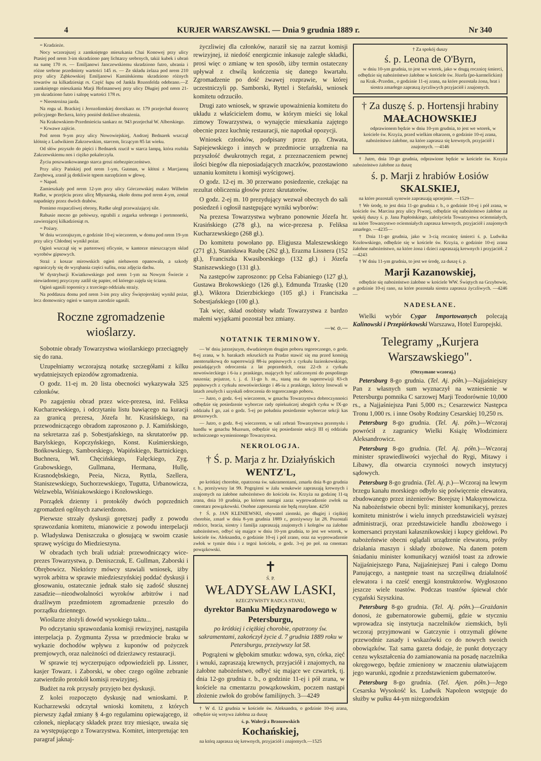4 KURJER WARSZAWSKI. — Dnia 9 grudnia 1889 r. Nr 340
= Kradzieże.
Nocy wczorajszej z zamkniętego mieszkania Chai Konowej przy ulicy Ptasiej pod nrem 3-im skradziono parę lichtarzy srebrnych, takiż kubek i ubrań na sumę 170 rs. — Emiljanowi Janczewskiemu skradziono futro, ubrania i różne srebrne przedmioty wartości 145 rs. — Ze składu żelaza pod nrem 210 przy ulicy Ząbkowskiej Emiljanowi Kamińskiemu skradziono różnych towarów na kilkadziesiąt rs. Część łupu od Jankla Rozenfelda odebrano.—Z zamkniętego mieszkania Marji Hofmanowej przy ulicy Długiej pod nrem 21-ym skradziono futro i salopę wartości 178 rs.
= Nieostrożna jazda.
Na rogu ul. Brackiej i Jerozolimskiej dorożkarz nr. 179 przejechał dozorcę policyjnego Beckera, który poniósł dotkliwe obrażenia.
Na Krakowskiem-Przedmieściu sankarz nr. 943 przejechał W. Alberskiego.
= Krwawe zajście.
Pod nrem 9-ym przy ulicy Nowowiejskiej, Andrzej Bednarek wszczął kłótnię z Ludwikiem Zakrzewskim, starcem, liczącym 85 lat wieku.
Od słów przyszło do pięści i Bednarek rzucił w starca lampą, która rozbiła Zakrzewskiemu nos i ciężko pokaleczyła.
Życiu poszwankowanego starca grozi niebezpieczeństwo.
Przy ulicy Pańskiej pod nrem 1-ym, Gutman, w kłótni z Marcjanną Zarębową, zranił ją dotkliwie tępem narzędziem w głowę.
= Napad.
Zamieszkały pod nrem 12-ym przy ulicy Górczewskiej malarz Wilhelm Radke, w przejściu przez ulicę Młynarską, około domu pod nrem 4-ym, został napadnięty przez dwóch drabów.
Pomimo rozpaczliwej obrony, Radke uległ przeważającej sile.
Rabusie mocno go pobiwszy, ograbili z zegarka srebrnego i portmonetki, zawierającej kilkadziesiąt rs.
= Pożary.
W dniu wczorajszym, o godzinie 10-ej wieczorem, w domu pod nrem 19-ym przy ulicy Chłodnej wynikł pożar.
Ogień wszczął się w parterowej oficynie, w kantorze mieszczącym skład wyrobów gipsowych.
Straż z koszar mirowskich ogień niebawem opanowała, a szkody ograniczyły się do wyrąbania części sufitu, oraz zdjęcia dachu.
W dystrybucji Kwiatkowskiego pod nrem 1-ym na Nowym Świecie z niewiadomej przyczyny zatlił się papier, od którego zajęła się ściana.
Ogień ugasili topornicy z trzeciego oddziału straży.
Na poddaszu domu pod nrem 3-im przy ulicy Świętojerskiej wynikł pożar, lecz domownicy ogień w samym zarodzie ugasili.
Roczne zgromadzenie wioślarzy.
Sobotnie obrady Towarzystwa wioślarskiego przeciągnęły się do rana.
Uzupełniamy wczorajszą notatkę szczegółami z kilku wydatniejszych epizodów zgromadzenia.
O godz. 11-ej m. 20 lista obecności wykazywała 325 członków.
Po zagajeniu obrad przez wice-prezesa, inż. Feliksa Kucharzewskiego, i odczytaniu listu bawiącego na kuracji za granicą prezesa, Józefa hr. Krasińskiego, na przewodniczącego obradom zaproszono p. J. Kamińskiego, na sekretarza zaś p. Sobestjańskiego, na skrutatorów pp. Barylskiego, Kopczyńskiego, Konst. Kuśmierskiego, Bońkowskiego, Samborskiego, Wapińskiego, Bartnickiego, Buchnera, Wł. Chęcińskiego, Falęckiego, Zyg. Grabowskiego, Gullmana, Hermana, Hullę, Krasnodębskiego, Peeia, Nicza, Ryttla, Szellera, Staniszewskiego, Suchorzewskiego, Tugutta, Urbanowicza, Welzwebla, Wiśniakowskiego i Kozłowskiego.
Porządek dzienny i protokóły dwóch poprzednich zgromadzeń ogólnych zatwierdzono.
Pierwsze strzały dyskusji gorętszej padły z powodu sprawozdania komitetu, mianowicie z powodu interpelacji p. Władysława Deniszczuka o głosującą w swoim czasie sprawę wyścigu do Miedzieszyna.
W obradach tych brali udział: przewodniczący wice-prezes Towarzystwa, p. Deniszczuk, E. Gullman, Zaborski i Obrębowicz. Niektórzy mówcy stawiali wniosek, iżby wyrok arbitra w sprawie miedzieszyńskiej poddać dyskusji i głosowaniu, ostatecznie jednak stało się zadość słusznej zasadzie—nieodwołalności wyroków arbitrów i nad drażliwym przedmiotem zgromadzenie przeszło do porządku dziennego.
Wioślarze złożyli dowód wysokiego taktu...
Po odczytaniu sprawozdania komisji rewizyjnej, nastąpiła interpelacja p. Zygmunta Zyssa w przedmiocie braku w wykazie dochodów wpływu z kuponów od pożyczek premjowych, oraz należności od dzierżawcy restauracji.
W sprawie tej wyczerpująco odpowiedzieli pp. Lissner, kasjer Towarz. i Zaborski, w obec czego ogólne zebranie zatwierdziło protokół komisji rewizyjnej.
Budżet na rok przyszły przyjęto bez dyskusji.
Z kolei rozpoczęto dyskusję nad wnioskami. P. Kucharzewski odczytał wnioski komitetu, z których pierwszy żądał zmiany § 4-go regulaminu opiewającego, iż członek, niepłacący składek przez trzy miesiące, uważa się za występującego z Towarzystwa. Komitet, interpretując ten paragraf jaknaj-
życzliwiej dla członków, naraził się na zarzut komisji rewizyjnej, iż niedość energicznie inkasuje zaległe składki, prosi więc o zmianę w ten sposób, iżby termin ostateczny upływał z chwilą kończenia się danego kwartału. Zgromadzenie po dość żwawej rozprawie, w której uczestniczyli pp. Samborski, Ryttel i Stefański, wniosek komitetu odrzuciło.
Drugi zato wniosek, w sprawie upoważnienia komitetu do układu z właścicielem domu, w którym mieści się lokal zimowy Towarzystwa, o wynajęcie mieszkania zajętego obecnie przez kuchnię restauracji, nie napotkał opozycji.
Wniosek członków, podpisany przez pp. Chwata, Sapiejewskiego i innych w przedmiocie urządzenia na przyszłość dwukrotnych regat, z przeznaczeniem pewnej ilości biegów dla nieposiadających znaczków, pozostawiono uznaniu komitetu i komisji wyścigowej.
O godz. 12-ej m. 30 przerwano posiedzenie, czekając na rezultat obliczenia głosów przez skrutatorów.
O godz. 2-ej m. 10 prezydujący wezwał obecnych do sali posiedzeń i ogłosił następujące wyniki wyborów:
Na prezesa Towarzystwa wybrano ponownie Józefa hr. Krasińskiego (278 gł.), na wice-prezesa p. Feliksa Kucharzewskiego (268 gł.).
Do komitetu powołano pp. Eligjusza Maleszewskiego (271 gł.), Stanisława Raubę (262 gł.), Erazma Lissnera (152 gł.), Franciszka Kwasiborskiego (132 gł.) i Józefa Staniszewskiego (131 gł.).
Na zastępców zaproszono: pp Celsa Fabianiego (127 gł.), Gustawa Brokowskiego (126 gł.), Edmunda Trzaskę (120 gł.), Wiktora Dzierzbickiego (105 gł.) i Franciszka Sobestjańskiego (100 gł.).
Tak więc, skład osobisty władz Towarzystwa z bardzo małemi wyjątkami pozostał bez zmiany.
—w. o.—
NOTATNIK TERMINOWY.
— W dniu jutrzejszym, dwudziestym drugim poboru tegorocznego, o godz. 8-ej zrana, w b. barakach rekruckich na Pradze stawić się ma przed komisją asenteruńkową do superrewizji 88-iu popisowych z cyrkułu łazienkowskiego, posiadających odroczenia z lat poprzednich, oraz 22-ch z cyrkułu nowoświeckiego i 6-iu z praskiego, mających być zaliczonymi do pospolitego ruszenia; pojutrze, t. j. d. 11-go b. m., staną ma do superrewizji 83-ch popisowych z cyrkułu nowoświeckiego i 46-iu z praskiego, którzy losowali w latach zeszłych i uzyskali odroczenia do tegorocznego poboru.
— Jutro, o godz. 6-ej wieczorem, w gmachu Towarzystwa dobroczynności odbędzie się posiedzenie wyborcze rady opiekuńczej ubogich cyrku w IX-go oddziału I go, zaś o godz. 5-ej po południu posiedzenie wyborcze sekcji kas groszowych.
— Jutro, o godz. 8-ej wieczorem, w sali zebrań Towarzystwa przemysłu i handlu w gmachu Muzeum, odbędzie się posiedzenie sekcji III ej oddziału technicznego wymienionego Towarzystwa.
NEKROLOGJA.
† Ś. p. Marja z hr. Działyńskich
WENTZ'L,
po krótkiej chorobie, opatrzona św. sakramentami, zmarła dnia 8-go grudnia r. b., przeżywszy lat 99. Pogrążeni w żalu wnukowie zapraszają krewnych i znajomych na żałobne nabożeństwo do kościoła św. Krzyża na godzinę 11-tą zrana, dnia 10 grudnia, po którem nastąpi zaraz wyprowadzenie zwłok na cmentarz powązkowski. Osobne zaproszenia nie będą rozsyłane. 4250
† Ś. p. JAN KLENIEWSKI, obywatel ziemski, po długiej i ciężkiej chorobie, zmarł w dniu 8-ym grudnia 1889 r., przeżywszy lat 28. Pozostali rodzice, bracia, siostry i familja zapraszają znajomych i kolegów na żałobne nabożeństwo, odbyć się mające w dniu 10-ym grudnia, to jest we wtorek, w kościele św. Aleksandra, o godzinie 10-ej i pół zrano, oraz na wyprowadzenie zwłok w tymże dniu i z tegoż kościoła, o godz. 3-ej po poł. na cmentarz powązkowski.
✝
Ś. P.
WŁADYSŁAW LASKI,
RZECZYWISTY RADCA STANU,
dyrektor Banku Międzynarodowego w Petersburgu,
po krótkiej i ciężkiej chorobie, opatrzony św. sakramentami, zakończył życie d. 7 grudnia 1889 roku w Petersburgu, przeżywszy lat 58.
Pogrążeni w głębokim smutku: wdowa, syn, córka, zięć i wnuki, zapraszają krewnych, przyjaciół i znajomych, na żałobne nabożeństwo, odbyć się mające we czwartek, tj. dnia 12-go grudnia r. b., o godzinie 11-ej i pół zrana, w kościele na cmentarzu powązkowskim, poczem nastąpi złożenie zwłok do grobów familijnych. 3—4249
† W d. 12 grudnia w kościele św. Aleksandra, o godzinie 10-ej zrana, odbędzie się wotywa żałobna za duszę
ś. p. Walerji z Brzozowskich
Kochańskiej,
na którą zaprasza się krewnych, przyjaciół i znajomych.—1525
† Za spokój duszy
ś. p. Leona de O'Byrn,
w dniu 10-ym grudnia, to jest we wtorek, jako w drugą rocznicę śmierci, odbędzie się nabożeństwo żałobne w kościele św. Józefa (po-karmelickim) na Krak.-Przedm., o godzinie 11-ej zrana, na które pozostała żona, brat i siostra zmarłego zapraszą życzliwych przyjaciół i znajomych.
† Za duszę ś. p. Hortensji hrabiny
MAŁACHOWSKIEJ
odprawionem będzie w dniu 10-ym grudnia, to jest we wtorek, w kościele św. Krzyża, przed wielkim ołtarzem, o godzinie 10-ej zrana, nabożeństwo żałobne, na które zaprasza się krewnych, przyjaciół i znajomych. —4146
† Jutro, dnia 10-go grudnia, odprawione będzie w kościele św. Krzyża nabożeństwo żałobne za duszę
ś. p. Marji z hrabiów Łosiów
SKALSKIEJ,
na które pozostali synowie zapraszają uprzejmie. —1529—
† We środę, to jest dnia 11-go grudnia r. b., o godzinie 10-ej i pół zrana, w kościele św. Marcina przy ulicy Piwnej, odbędzie się nabożeństwo żałobne za spokój duszy ś. p. Jana Papłońskiego, założyciela Towarzystwa ociemniałych, na które Towarzystwo ociemniałych zaprasza krewnych, przyjaciół i znajomych zmarłego. —4235—
† Dnia 11-go grudnia, jako w 3-cią rocznicę śmierci ś. p. Ludwika Kozłowskiego, odbędzie się w kościele św. Krzyża, o godzinie 10-ej zrana żałobne nabożeństwo, na które żona i dzieci zapraszają krewnych i przyjaciół. 2—4243
† W dniu 11-ym grudnia, to jest we środę, za duszę ś. p.
Marji Kazanowskiej,
odbędzie się nabożeństwo żałobne w kościele WW. Świętych na Grzybowie, o godzinie 10-ej rano, na które pozostała siostra zaprasza życzliwych. —4246—
NADESŁANE.
Wielki wybór Cygar Importowanych polecają Kalinowski i Przepiórkowski Warszawa, Hotel Europejski.
Telegramy „Kurjera Warszawskiego".
(Otrzymane wczoraj.)
Petersburg 8-go grudnia. (Tel. Aj. półn.)—Najjaśniejszy Pan z własnych sum wyznaczył na wzniesienie w Petersburgu pomnika C sarzowej Marji Teodorównie 10,000 rs., a Najjaśniejsza Pani 5,000 rs.; Cesarzewicz Następca Tronu 1,000 rs. i inne Osoby Rodziny Cesarskiej 10,250 rs.
Petersburg 8-go grudnia. (Tel. Aj. półn.)—Wczoraj powrócił z zagranicy Wielki Książę Włodzimierz Aleksandrowicz.
Petersburg 8-go grudnia. (Tel. Aj. półn.)—Wczoraj minister sprawiedliwości wyjechał do Rygi, Mitawy i Libawy, dla otwarcia czynności nowych instytucyj sądowych.
Petersburg 8-go grudnia. (Tel. Aj. p.)—Wczoraj na lewym brzegu kanału morskiego odbyło się poświęcenie elewatora, zbudowanego przez inżenierów: Borejszę i Maksymowicza. Na nabożeństwie obecni byli: minister komunikacyj, prezes komitetu ministrów i wielu innych przedstawicieli wyższej administracji, oraz przedstawiciele handlu zbożowego i komersanci przystani kałasznikowskiej i kupcy giełdowi. Po nabożeństwie obecni oglądali urządzenie elewatora, próby działania maszyn i składy zbożowe. Na danem potem śniadaniu minister komunikacyj wzniósł toast za zdrowie Najjaśniejszego Pana, Najjaśniejszej Pani i całego Domu Panującego, a następnie toast na szczęśliwą działalność elewatora i na cześć energji konstruktorów. Wygłoszono jeszcze wiele toastów. Podczas toastów śpiewał chór cygański Szyszkina.
Petersburg 8-go grudnia. (Tel. Aj. półn.)—Grażdanin donosi, że gubernatorowie gubernij, gdzie w styczniu wprowadza się instytucja naczelników ziemskich, byli wczoraj przyjmowani w Gatczynie i otrzymali główne przewodnie zasady i wskazówki co do nowych swoich obowiązków. Taż sama gazeta dodaje, że punkt dotyczący cenzu wykształcenia do zamianowania na posadę naczelnika okręgowego, będzie zmieniony w znaczeniu ułatwiającem jego warunki, zgodnie z przedstawieniem gubernatorów.
Petersburg 8-go grudnia. (Tel. Ajen. półn.)—Jego Cesarska Wysokość ks. Ludwik Napoleon wstępuje do służby w pułku 44-ym niżegorodzkim